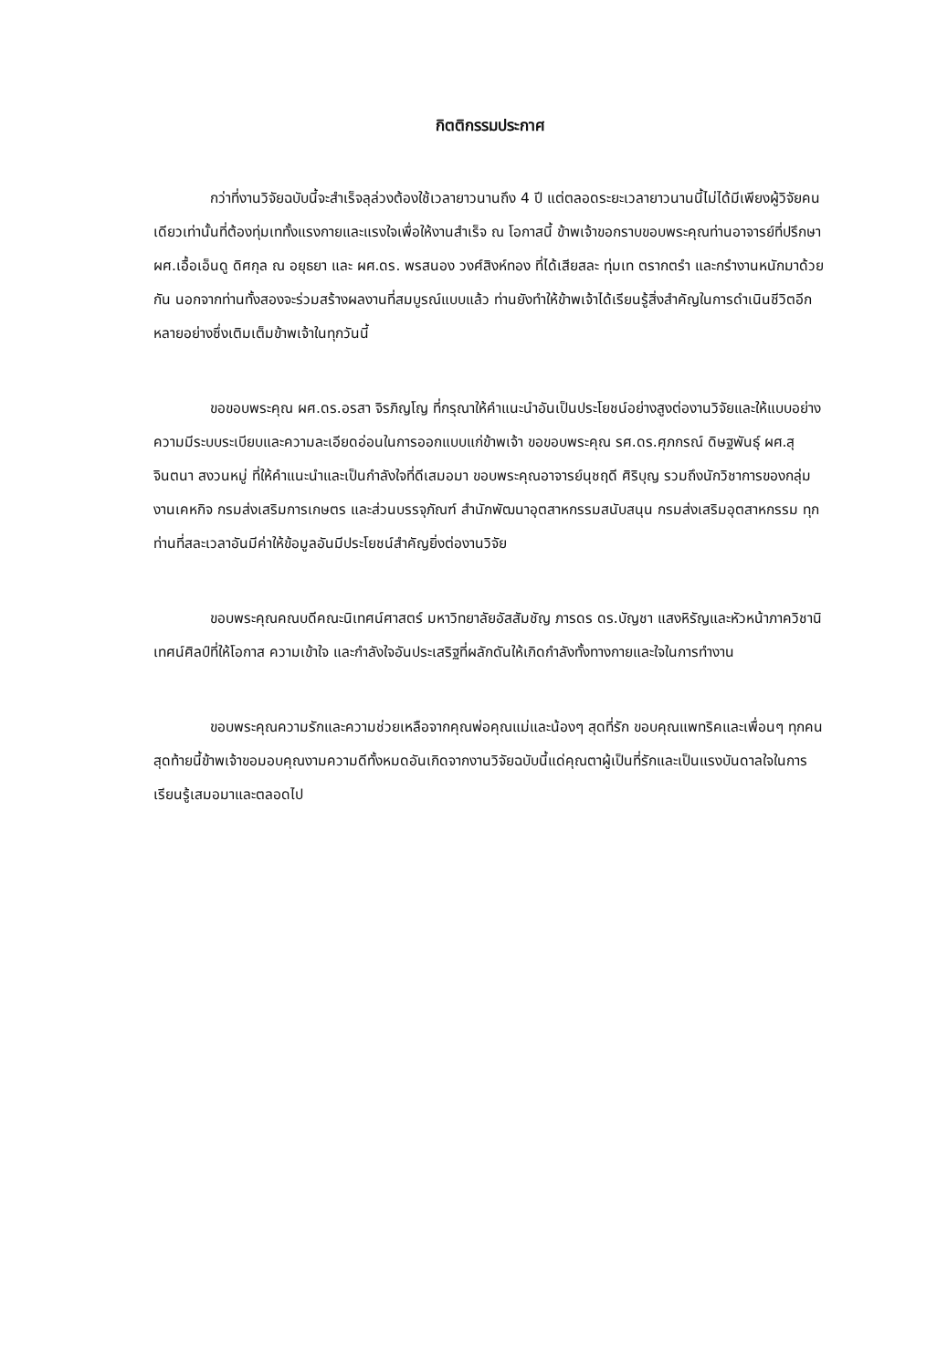กิตติกรรมประกาศ
กว่าที่งานวิจัยฉบับนี้จะสำเร็จลุล่วงต้องใช้เวลายาวนานถึง 4 ปี แต่ตลอดระยะเวลายาวนานนี้ไม่ได้มีเพียงผู้วิจัยคนเดียวเท่านั้นที่ต้องทุ่มเททั้งแรงกายและแรงใจเพื่อให้งานสำเร็จ ณ โอกาสนี้ ข้าพเจ้าขอกราบขอบพระคุณท่านอาจารย์ที่ปรึกษา ผศ.เอื้อเอ็นดู ดิศกุล ณ อยุธยา และ ผศ.ดร. พรสนอง วงศ์สิงห์ทอง ที่ได้เสียสละ ทุ่มเท ตรากตรำ และกรำงานหนักมาด้วยกัน นอกจากท่านทั้งสองจะร่วมสร้างผลงานที่สมบูรณ์แบบแล้ว ท่านยังทำให้ข้าพเจ้าได้เรียนรู้สิ่งสำคัญในการดำเนินชีวิตอีกหลายอย่างซึ่งเติมเต็มข้าพเจ้าในทุกวันนี้
ขอขอบพระคุณ ผศ.ดร.อรสา จิรภิญโญ ที่กรุณาให้คำแนะนำอันเป็นประโยชน์อย่างสูงต่องานวิจัยและให้แบบอย่างความมีระบบระเบียบและความละเอียดอ่อนในการออกแบบแก่ข้าพเจ้า ขอขอบพระคุณ รศ.ดร.ศุภกรณ์ ดิษฐพันธุ์ ผศ.สุจินตนา สงวนหมู่ ที่ให้คำแนะนำและเป็นกำลังใจที่ดีเสมอมา ขอบพระคุณอาจารย์นุชฤดี ศิริบุญ รวมถึงนักวิชาการของกลุ่มงานเคหกิจ กรมส่งเสริมการเกษตร และส่วนบรรจุภัณฑ์ สำนักพัฒนาอุตสาหกรรมสนับสนุน กรมส่งเสริมอุตสาหกรรม ทุกท่านที่สละเวลาอันมีค่าให้ข้อมูลอันมีประโยชน์สำคัญยิ่งต่องานวิจัย
ขอบพระคุณคณบดีคณะนิเทศน์ศาสตร์ มหาวิทยาลัยอัสสัมชัญ ภารดร ดร.บัญชา แสงหิรัญและหัวหน้าภาควิชานิเทศน์ศิลป์ที่ให้โอกาส ความเข้าใจ และกำลังใจอันประเสริฐที่ผลักดันให้เกิดกำลังทั้งทางกายและใจในการทำงาน
ขอบพระคุณความรักและความช่วยเหลือจากคุณพ่อคุณแม่และน้องๆ สุดที่รัก ขอบคุณแพทริคและเพื่อนๆ ทุกคน สุดท้ายนี้ข้าพเจ้าขอมอบคุณงามความดีทั้งหมดอันเกิดจากงานวิจัยฉบับนี้แด่คุณตาผู้เป็นที่รักและเป็นแรงบันดาลใจในการเรียนรู้เสมอมาและตลอดไป